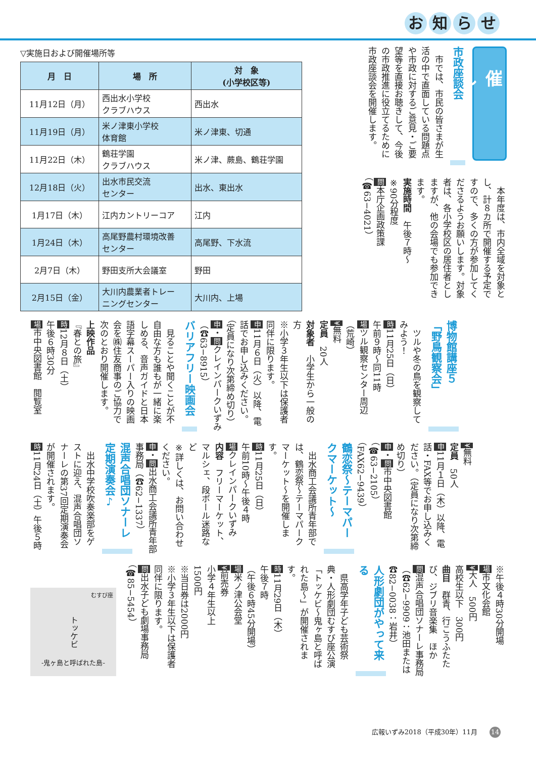お知らせ
催し
市政座談会
　市では、市民の皆さまが生活の中で直面している問題点や市政に対するご意見・ご要望等を直接お聴きして、今後の市政推進に役立てるために市政座談会を開催します。
　本年度は、市内全域を対象とし、計８カ所で開催する予定ですので、多くの方が参加してくださるようお願いします。対象者は、各小学校区の居住者としますが、他の会場でも参加できます。
実施時間　午後７時～
※90分程度
問本庁企画政策課
（☎63−4021）
▽実施日および開催場所等
| 月 日 | 場 所 | 対 象 (小学校区等) |
| --- | --- | --- |
| 11月12日（月） | 西出水小学校 クラブハウス | 西出水 |
| 11月19日（月） | 米ノ津東小学校 体育館 | 米ノ津東、切通 |
| 11月22日（木） | 鶴荘学園 クラブハウス | 米ノ津、蕨島、鶴荘学園 |
| 12月18日（火） | 出水市民交流 センター | 出水、東出水 |
| 1月17日（木） | 江内カントリーコア | 江内 |
| 1月24日（木） | 高尾野農村環境改善 センター | 高尾野、下水流 |
| 2月7日（木） | 野田支所大会議室 | 野田 |
| 2月15日（金） | 大川内農業者トレー ニングセンター | 大川内、上場 |
博物館講座５
「野鳥観察会」
　ツルや冬の鳥を観察してみよう！
時11月25日（日）
午前９時～同11時
場ツル観察センター周辺
（荒崎）
¥無料
定員　20人
対象者　小学生から一般の方
※小学３年生以下は保護者同伴に限ります。
申11月６日（火）以降、電話でお申し込みください。
（定員になり次第締め切り）
申・問クレインパークいずみ（☎63−8915）
バリアフリー映画会
　見ることや聞くことが不自由な方も誰もが一緒に楽しめる、音声ガイドと日本語字幕スーパー入りの映画会を㈱住友商事のご協力で次のとおり開催します。
上映作品
『春との旅』
時12月８日（土）
午後６時30分
場市中央図書館　閲覧室
¥無料
定員　50人
申11月１日（木）以降、電話・FAX等でお申し込みください。（定員になり次第締め切り）
申・問市中央図書館
（☎63−2105）
（FAX62−9439）
鶴恋祭～テーマパークマーケット～
　出水商工会議所青年部では、鶴恋祭～テーマパークマーケット～を開催します。
時11月25日（日）
午前10時～午後４時
場クレインパークいずみ
内容　フリーマーケット、マルシェ、段ボール迷路など
※詳しくは、お問い合わせください。
申・問出水商工会議所青年部事務局（☎62−1337）
混声合唱団ソナーレ
定期演奏会♪
　出水中学校吹奏楽部をゲストに迎え、混声合唱団ソナーレの第37回定期演奏会が開催されます。
時11月24日（土）午後５時
※午後４時30分開場
場市文化会館
¥大人　500円
高校生以下　300円
曲目　群青、行こうふたたび、ジブリ音楽集　ほか
問混声合唱団ソナーレ事務局（☎62−9909：池田または☎82−0038：岩井）
人形劇団がやって来る
　県高学年子ども芸術祭典・人形劇団むすび座公演「トッケビ～鬼ヶ島と呼ばれた島～」が開催されます。
時11月29日（木）
午後７時
（午後６時45分開場）
場米ノ津公会堂
¥前売券
小学４年生以上
1500円
※当日券は2000円
※小学３年生以下は保護者同伴に限ります。
問出水子ども劇場事務局
（☎85−5454）
むすび座
トッケビ
-鬼ヶ島と呼ばれた島-
広報いずみ2018（平成30年）11月 14